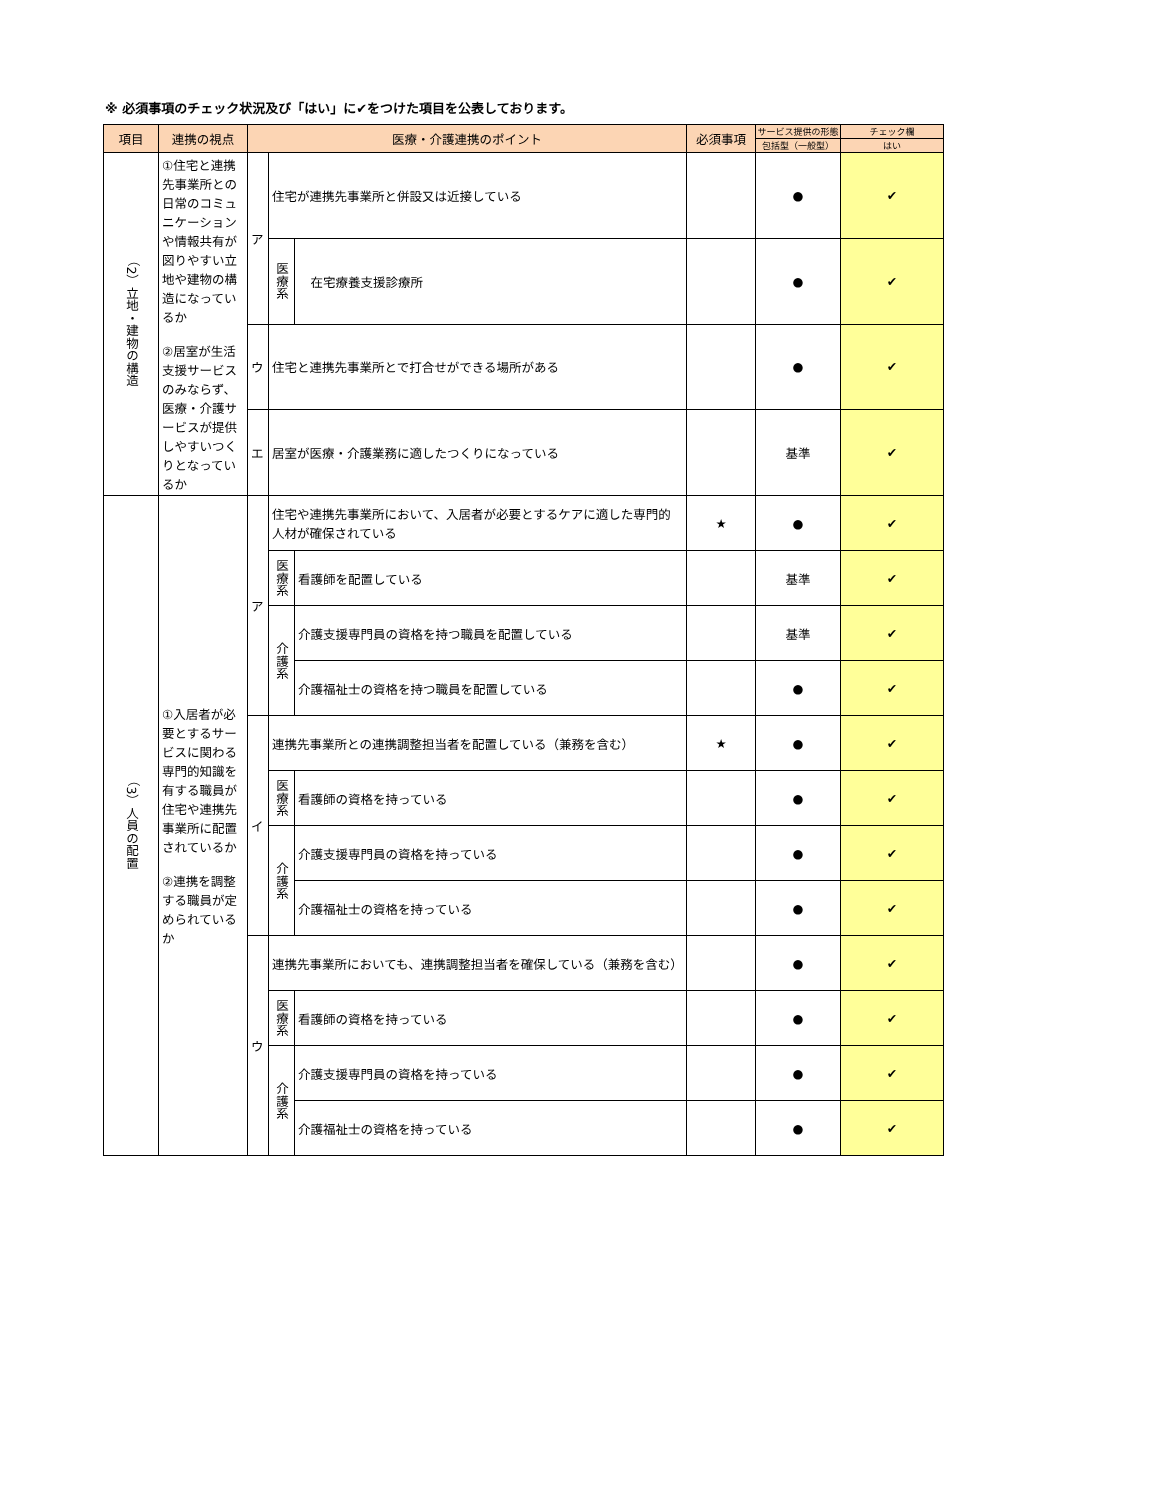※ 必須事項のチェック状況及び「はい」に✔をつけた項目を公表しております。
| 項目 | 連携の視点 | 医療・介護連携のポイント | | | 必須事項 | サービス提供の形態 | チェック欄 |
| --- | --- | --- | --- | --- | --- | --- | --- |
| | | | | | | 包括型（一般型） | はい |
| （2）立地・建物の構造 | ①住宅と連携先事業所との日常のコミュニケーションや情報共有が図りやすい立地や建物の構造になっているか ②居室が生活支援サービスのみならず、医療・介護サービスが提供しやすいつくりとなっているか | ア | 住宅が連携先事業所と併設又は近接している | | | ● | ✔ |
| | | | 医療系 | 在宅療養支援診療所 | | ● | ✔ |
| | | ウ | 住宅と連携先事業所とで打合せができる場所がある | | | ● | ✔ |
| | | エ | 居室が医療・介護業務に適したつくりになっている | | | 基準 | ✔ |
| （3）人員の配置 | ①入居者が必要とするサービスに関わる専門的知識を有する職員が住宅や連携先事業所に配置されているか ②連携を調整する職員が定められているか | ア | 住宅や連携先事業所において、入居者が必要とするケアに適した専門的人材が確保されている | | ★ | ● | ✔ |
| | | | 医療系 | 看護師を配置している | | 基準 | ✔ |
| | | | 介護系 | 介護支援専門員の資格を持つ職員を配置している | | 基準 | ✔ |
| | | | | 介護福祉士の資格を持つ職員を配置している | | ● | ✔ |
| | | イ | 連携先事業所との連携調整担当者を配置している（兼務を含む） | | ★ | ● | ✔ |
| | | | 医療系 | 看護師の資格を持っている | | ● | ✔ |
| | | | 介護系 | 介護支援専門員の資格を持っている | | ● | ✔ |
| | | | | 介護福祉士の資格を持っている | | ● | ✔ |
| | | ウ | 連携先事業所においても、連携調整担当者を確保している（兼務を含む） | | | ● | ✔ |
| | | | 医療系 | 看護師の資格を持っている | | ● | ✔ |
| | | | 介護系 | 介護支援専門員の資格を持っている | | ● | ✔ |
| | | | | 介護福祉士の資格を持っている | | ● | ✔ |